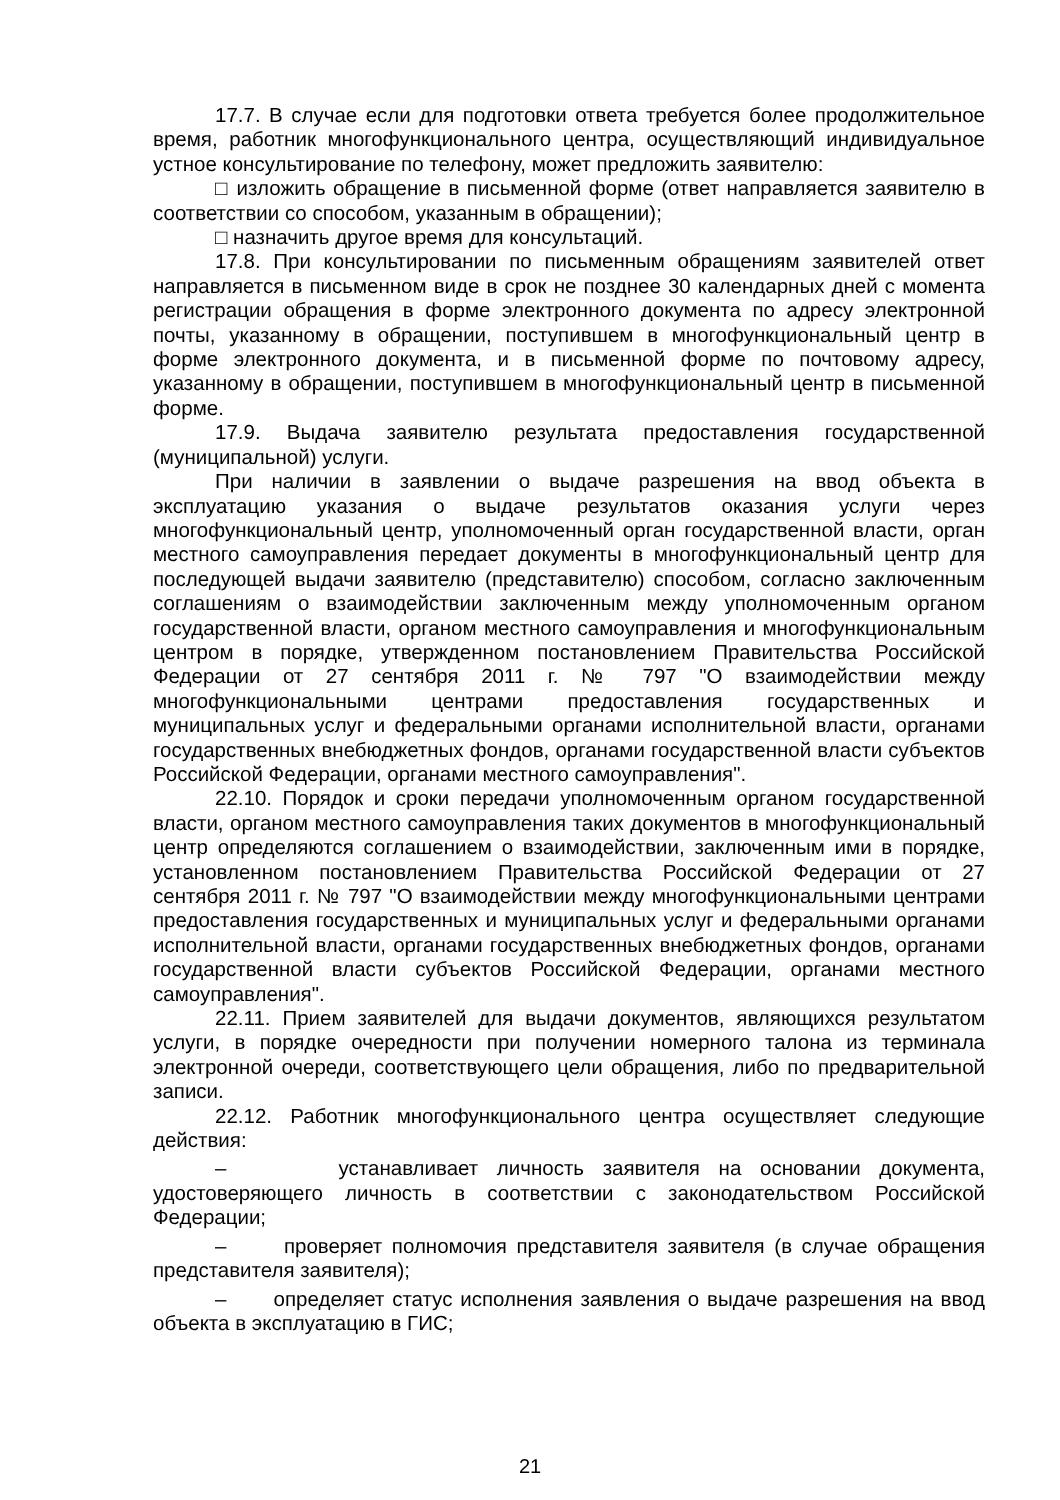17.7. В случае если для подготовки ответа требуется более продолжительное время, работник многофункционального центра, осуществляющий индивидуальное устное консультирование по телефону, может предложить заявителю:
□ изложить обращение в письменной форме (ответ направляется заявителю в соответствии со способом, указанным в обращении);
□ назначить другое время для консультаций.
17.8. При консультировании по письменным обращениям заявителей ответ направляется в письменном виде в срок не позднее 30 календарных дней с момента регистрации обращения в форме электронного документа по адресу электронной почты, указанному в обращении, поступившем в многофункциональный центр в форме электронного документа, и в письменной форме по почтовому адресу, указанному в обращении, поступившем в многофункциональный центр в письменной форме.
17.9. Выдача заявителю результата предоставления государственной (муниципальной) услуги.
При наличии в заявлении о выдаче разрешения на ввод объекта в эксплуатацию указания о выдаче результатов оказания услуги через многофункциональный центр, уполномоченный орган государственной власти, орган местного самоуправления передает документы в многофункциональный центр для последующей выдачи заявителю (представителю) способом, согласно заключенным соглашениям о взаимодействии заключенным между уполномоченным органом государственной власти, органом местного самоуправления и многофункциональным центром в порядке, утвержденном постановлением Правительства Российской Федерации от 27 сентября 2011 г. № 797 "О взаимодействии между многофункциональными центрами предоставления государственных и муниципальных услуг и федеральными органами исполнительной власти, органами государственных внебюджетных фондов, органами государственной власти субъектов Российской Федерации, органами местного самоуправления".
22.10. Порядок и сроки передачи уполномоченным органом государственной власти, органом местного самоуправления таких документов в многофункциональный центр определяются соглашением о взаимодействии, заключенным ими в порядке, установленном постановлением Правительства Российской Федерации от 27 сентября 2011 г. № 797 "О взаимодействии между многофункциональными центрами предоставления государственных и муниципальных услуг и федеральными органами исполнительной власти, органами государственных внебюджетных фондов, органами государственной власти субъектов Российской Федерации, органами местного самоуправления".
22.11. Прием заявителей для выдачи документов, являющихся результатом услуги, в порядке очередности при получении номерного талона из терминала электронной очереди, соответствующего цели обращения, либо по предварительной записи.
22.12. Работник многофункционального центра осуществляет следующие действия:
– устанавливает личность заявителя на основании документа, удостоверяющего личность в соответствии с законодательством Российской Федерации;
– проверяет полномочия представителя заявителя (в случае обращения представителя заявителя);
– определяет статус исполнения заявления о выдаче разрешения на ввод объекта в эксплуатацию в ГИС;
21